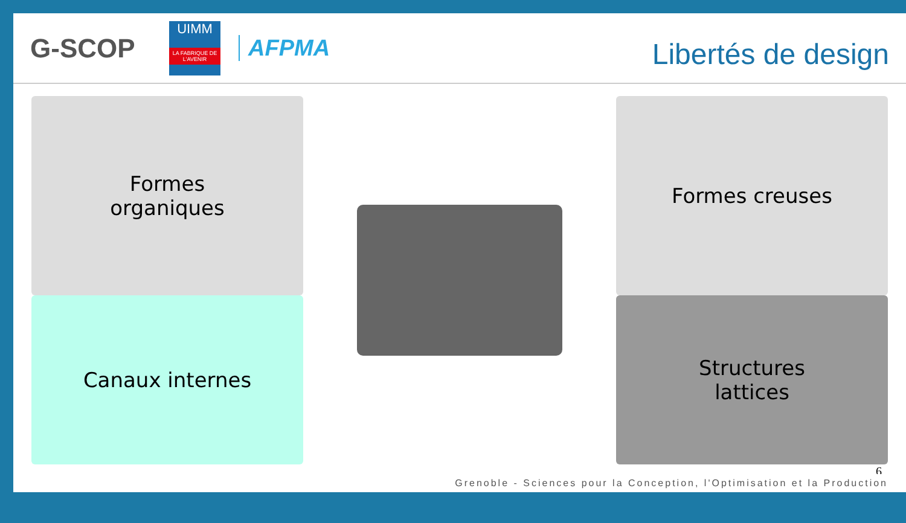G-SCOP
UIMM
LA FABRIQUE DE L'AVENIR
AFPMA
Libertés de design
Formes
organiques
Formes creuses
Canaux internes
Structures
lattices
6
Grenoble - Sciences pour la Conception, l'Optimisation et la Production